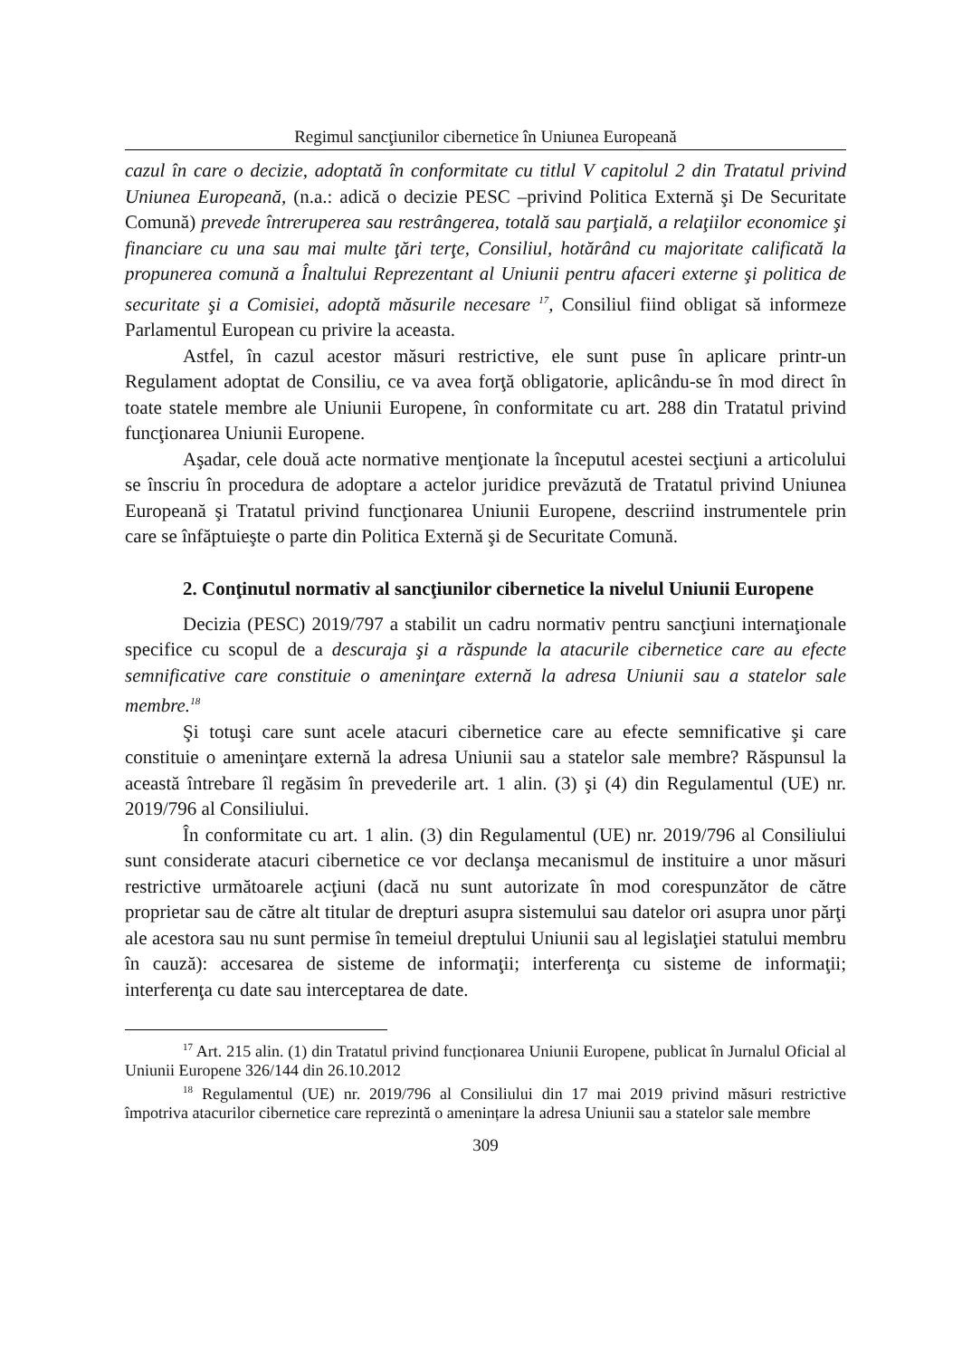Regimul sancţiunilor cibernetice în Uniunea Europeană
cazul în care o decizie, adoptată în conformitate cu titlul V capitolul 2 din Tratatul privind Uniunea Europeană, (n.a.: adică o decizie PESC –privind Politica Externă şi De Securitate Comună) prevede întreruperea sau restrângerea, totală sau parţială, a relaţiilor economice şi financiare cu una sau mai multe ţări terţe, Consiliul, hotărând cu majoritate calificată la propunerea comună a Înaltului Reprezentant al Uniunii pentru afaceri externe şi politica de securitate şi a Comisiei, adoptă măsurile necesare <sup>17</sup>, Consiliul fiind obligat să informeze Parlamentul European cu privire la aceasta.
Astfel, în cazul acestor măsuri restrictive, ele sunt puse în aplicare printr-un Regulament adoptat de Consiliu, ce va avea forţă obligatorie, aplicându-se în mod direct în toate statele membre ale Uniunii Europene, în conformitate cu art. 288 din Tratatul privind funcţionarea Uniunii Europene.
Aşadar, cele două acte normative menţionate la începutul acestei secţiuni a articolului se înscriu în procedura de adoptare a actelor juridice prevăzută de Tratatul privind Uniunea Europeană şi Tratatul privind funcţionarea Uniunii Europene, descriind instrumentele prin care se înfăptuieşte o parte din Politica Externă şi de Securitate Comună.
2. Conţinutul normativ al sancţiunilor cibernetice la nivelul Uniunii Europene
Decizia (PESC) 2019/797 a stabilit un cadru normativ pentru sancţiuni internaţionale specifice cu scopul de a descuraja şi a răspunde la atacurile cibernetice care au efecte semnificative care constituie o ameninţare externă la adresa Uniunii sau a statelor sale membre.<sup>18</sup>
Şi totuşi care sunt acele atacuri cibernetice care au efecte semnificative şi care constituie o ameninţare externă la adresa Uniunii sau a statelor sale membre? Răspunsul la această întrebare îl regăsim în prevederile art. 1 alin. (3) şi (4) din Regulamentul (UE) nr. 2019/796 al Consiliului.
În conformitate cu art. 1 alin. (3) din Regulamentul (UE) nr. 2019/796 al Consiliului sunt considerate atacuri cibernetice ce vor declanşa mecanismul de instituire a unor măsuri restrictive următoarele acţiuni (dacă nu sunt autorizate în mod corespunzător de către proprietar sau de către alt titular de drepturi asupra sistemului sau datelor ori asupra unor părţi ale acestora sau nu sunt permise în temeiul dreptului Uniunii sau al legislaţiei statului membru în cauză): accesarea de sisteme de informaţii; interferenţa cu sisteme de informaţii; interferenţa cu date sau interceptarea de date.
<sup>17</sup> Art. 215 alin. (1) din Tratatul privind funcționarea Uniunii Europene, publicat în Jurnalul Oficial al Uniunii Europene 326/144 din 26.10.2012
<sup>18</sup> Regulamentul (UE) nr. 2019/796 al Consiliului din 17 mai 2019 privind măsuri restrictive împotriva atacurilor cibernetice care reprezintă o amenințare la adresa Uniunii sau a statelor sale membre
309